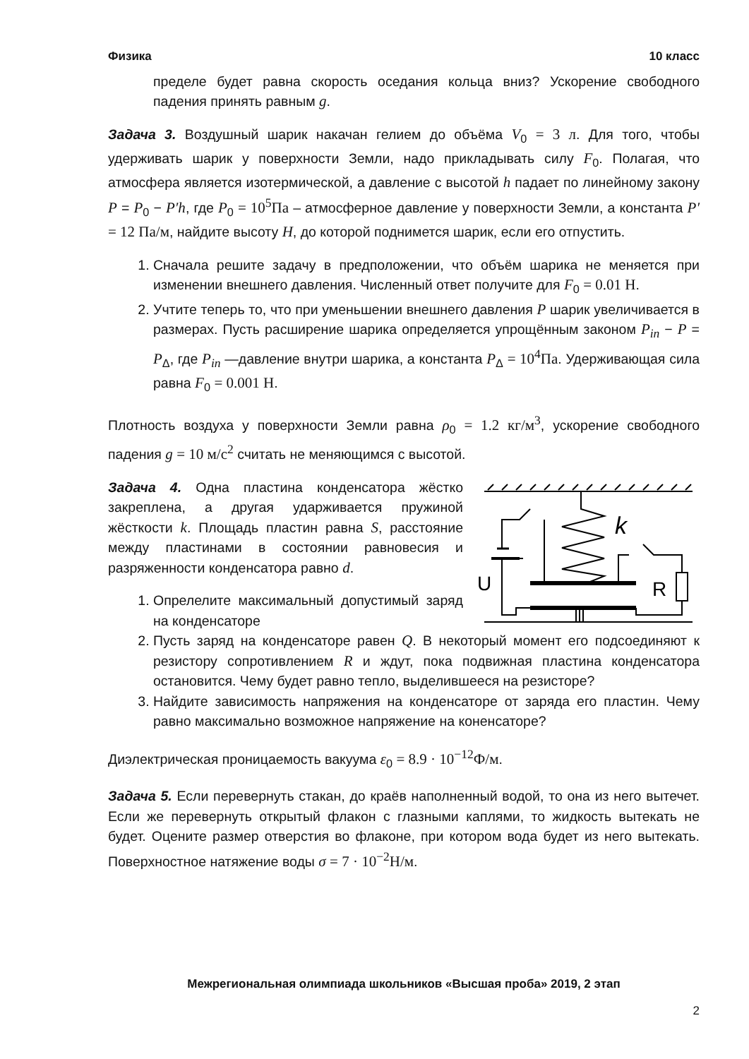Физика 10 класс
пределе будет равна скорость оседания кольца вниз? Ускорение свободного падения принять равным g.
Задача 3. Воздушный шарик накачан гелием до объёма V<sub>0</sub> = 3 л. Для того, чтобы удерживать шарик у поверхности Земли, надо прикладывать силу F<sub>0</sub>. Полагая, что атмосфера является изотермической, а давление с высотой h падает по линейному закону P = P<sub>0</sub> − P′h, где P<sub>0</sub> = 10<sup>5</sup>Па – атмосферное давление у поверхности Земли, а константа P′ = 12 Па/м, найдите высоту H, до которой поднимется шарик, если его отпустить.
1. Сначала решите задачу в предположении, что объём шарика не меняется при изменении внешнего давления. Численный ответ получите для F<sub>0</sub> = 0.01 Н.
2. Учтите теперь то, что при уменьшении внешнего давления P шарик увеличивается в размерах. Пусть расширение шарика определяется упрощённым законом P<sub>in</sub> − P = P<sub>Δ</sub>, где P<sub>in</sub> —давление внутри шарика, а константа P<sub>Δ</sub> = 10<sup>4</sup>Па. Удерживающая сила равна F<sub>0</sub> = 0.001 Н.
Плотность воздуха у поверхности Земли равна ρ<sub>0</sub> = 1.2 кг/м<sup>3</sup>, ускорение свободного падения g = 10 м/с<sup>2</sup> считать не меняющимся с высотой.
k
U
R
Задача 4. Одна пластина конденсатора жёстко закреплена, а другая ударживается пружиной жёсткости k. Площадь пластин равна S, расстояние между пластинами в состоянии равновесия и разряженности конденсатора равно d.
1. Опрелелите максимальный допустимый заряд на конденсаторе
2. Пусть заряд на конденсаторе равен Q. В некоторый момент его подсоединяют к резистору сопротивлением R и ждут, пока подвижная пластина конденсатора остановится. Чему будет равно тепло, выделившееся на резисторе?
3. Найдите зависимость напряжения на конденсаторе от заряда его пластин. Чему равно максимально возможное напряжение на коненсаторе?
Диэлектрическая проницаемость вакуума ε<sub>0</sub> = 8.9 · 10<sup>−12</sup>Ф/м.
Задача 5. Если перевернуть стакан, до краёв наполненный водой, то она из него вытечет. Если же перевернуть открытый флакон с глазными каплями, то жидкость вытекать не будет. Оцените размер отверстия во флаконе, при котором вода будет из него вытекать. Поверхностное натяжение воды σ = 7 · 10<sup>−2</sup>Н/м.
Межрегиональная олимпиада школьников «Высшая проба» 2019, 2 этап
2